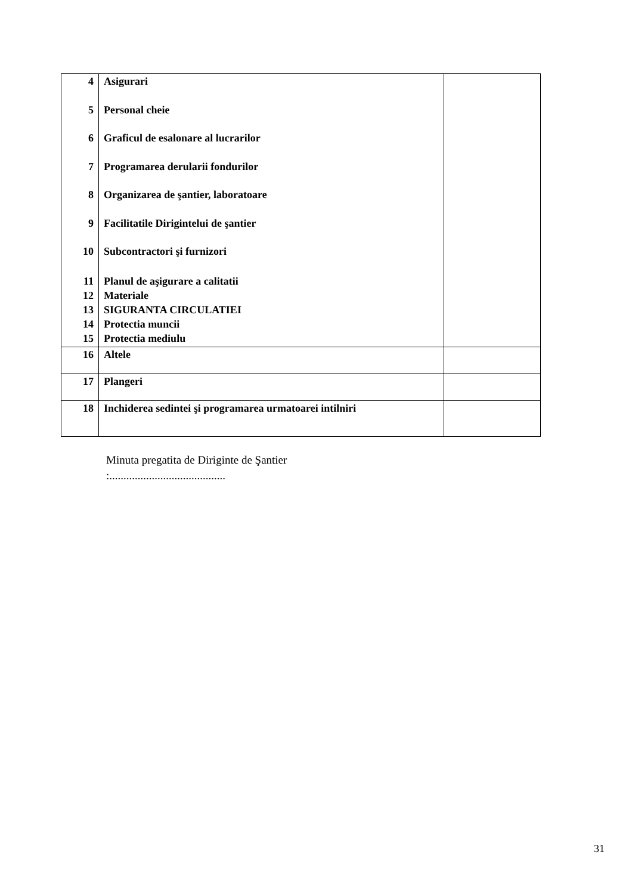| 4 5 6 7 8 9 10 11 12 13 14 15 | Asigurari Personal cheie Graficul de esalonare al lucrarilor Programarea derularii fondurilor Organizarea de şantier, laboratoare Facilitatile Dirigintelui de şantier Subcontractori şi furnizori Planul de aşigurare a calitatii Materiale SIGURANTA CIRCULATIEI Protectia muncii Protectia mediulu | |
| 16 | Altele | |
| 17 | Plangeri | |
| 18 | Inchiderea sedintei şi programarea urmatoarei intilniri | |
Minuta pregatita de Diriginte de Şantier
:.........................................
31